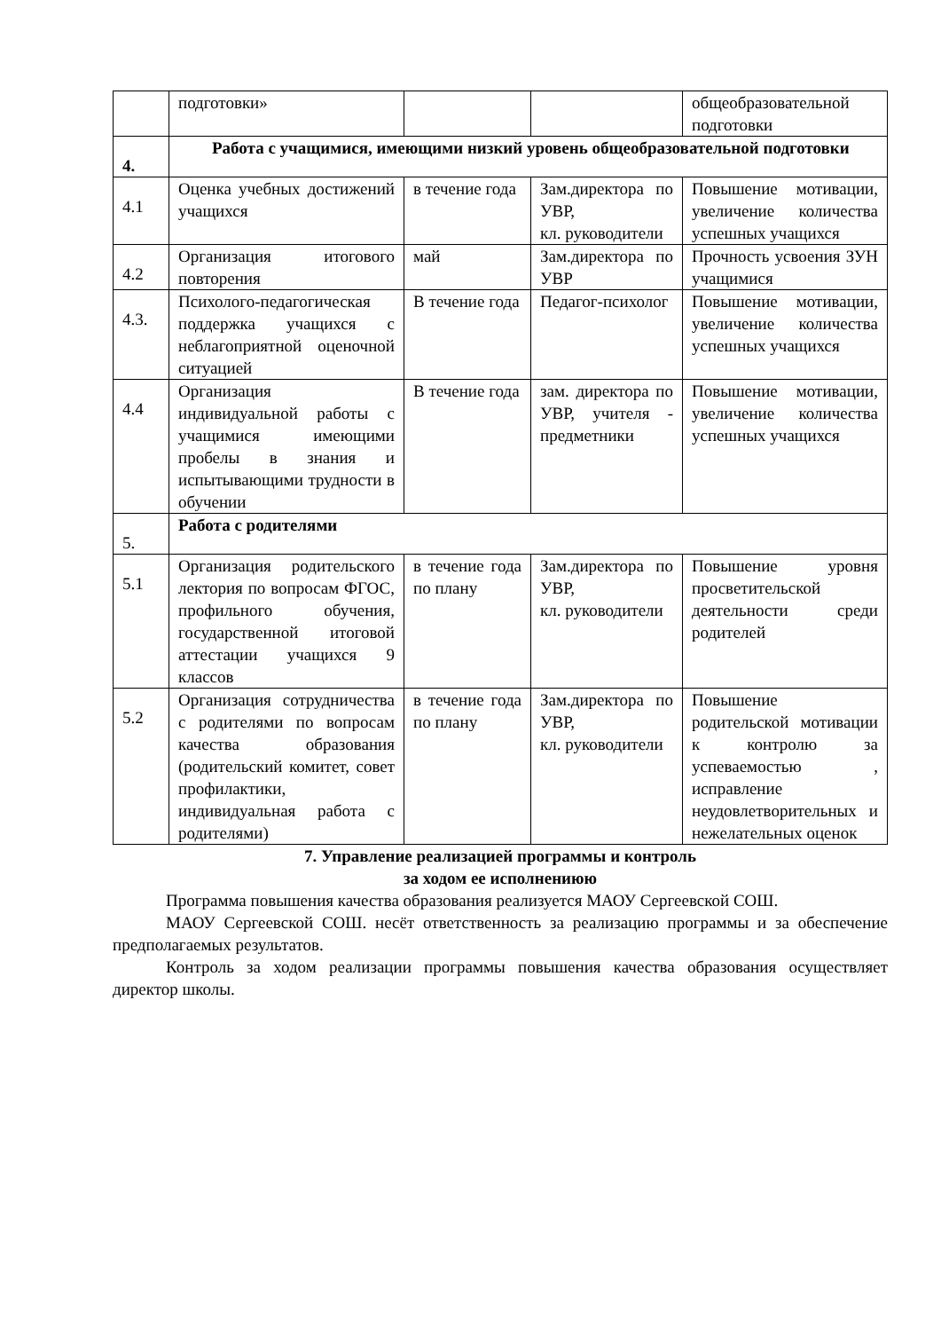| | подготовки» | | | общеобразовательной подготовки |
| 4. | Работа с учащимися, имеющими низкий уровень общеобразовательной подготовки | | | |
| 4.1 | Оценка учебных достижений учащихся | в течение года | Зам.директора по УВР, кл. руководители | Повышение мотивации, увеличение количества успешных учащихся |
| 4.2 | Организация итогового повторения | май | Зам.директора по УВР | Прочность усвоения ЗУН учащимися |
| 4.3. | Психолого-педагогическая поддержка учащихся с неблагоприятной оценочной ситуацией | В течение года | Педагог-психолог | Повышение мотивации, увеличение количества успешных учащихся |
| 4.4 | Организация индивидуальной работы с учащимися имеющими пробелы в знания и испытывающими трудности в обучении | В течение года | зам. директора по УВР, учителя - предметники | Повышение мотивации, увеличение количества успешных учащихся |
| 5. | Работа с родителями | | | |
| 5.1 | Организация родительского лектория по вопросам ФГОС, профильного обучения, государственной итоговой аттестации учащихся 9 классов | в течение года по плану | Зам.директора по УВР, кл. руководители | Повышение уровня просветительской деятельности среди родителей |
| 5.2 | Организация сотрудничества с родителями по вопросам качества образования (родительский комитет, совет профилактики, индивидуальная работа с родителями) | в течение года по плану | Зам.директора по УВР, кл. руководители | Повышение родительской мотивации к контролю за успеваемостью , исправление неудовлетворительных и нежелательных оценок |
7. Управление реализацией программы и контроль
за ходом ее исполнениюю
Программа повышения качества образования реализуется МАОУ Сергеевской СОШ.
МАОУ Сергеевской СОШ. несёт ответственность за реализацию программы и за обеспечение предполагаемых результатов.
Контроль за ходом реализации программы повышения качества образования осуществляет директор школы.